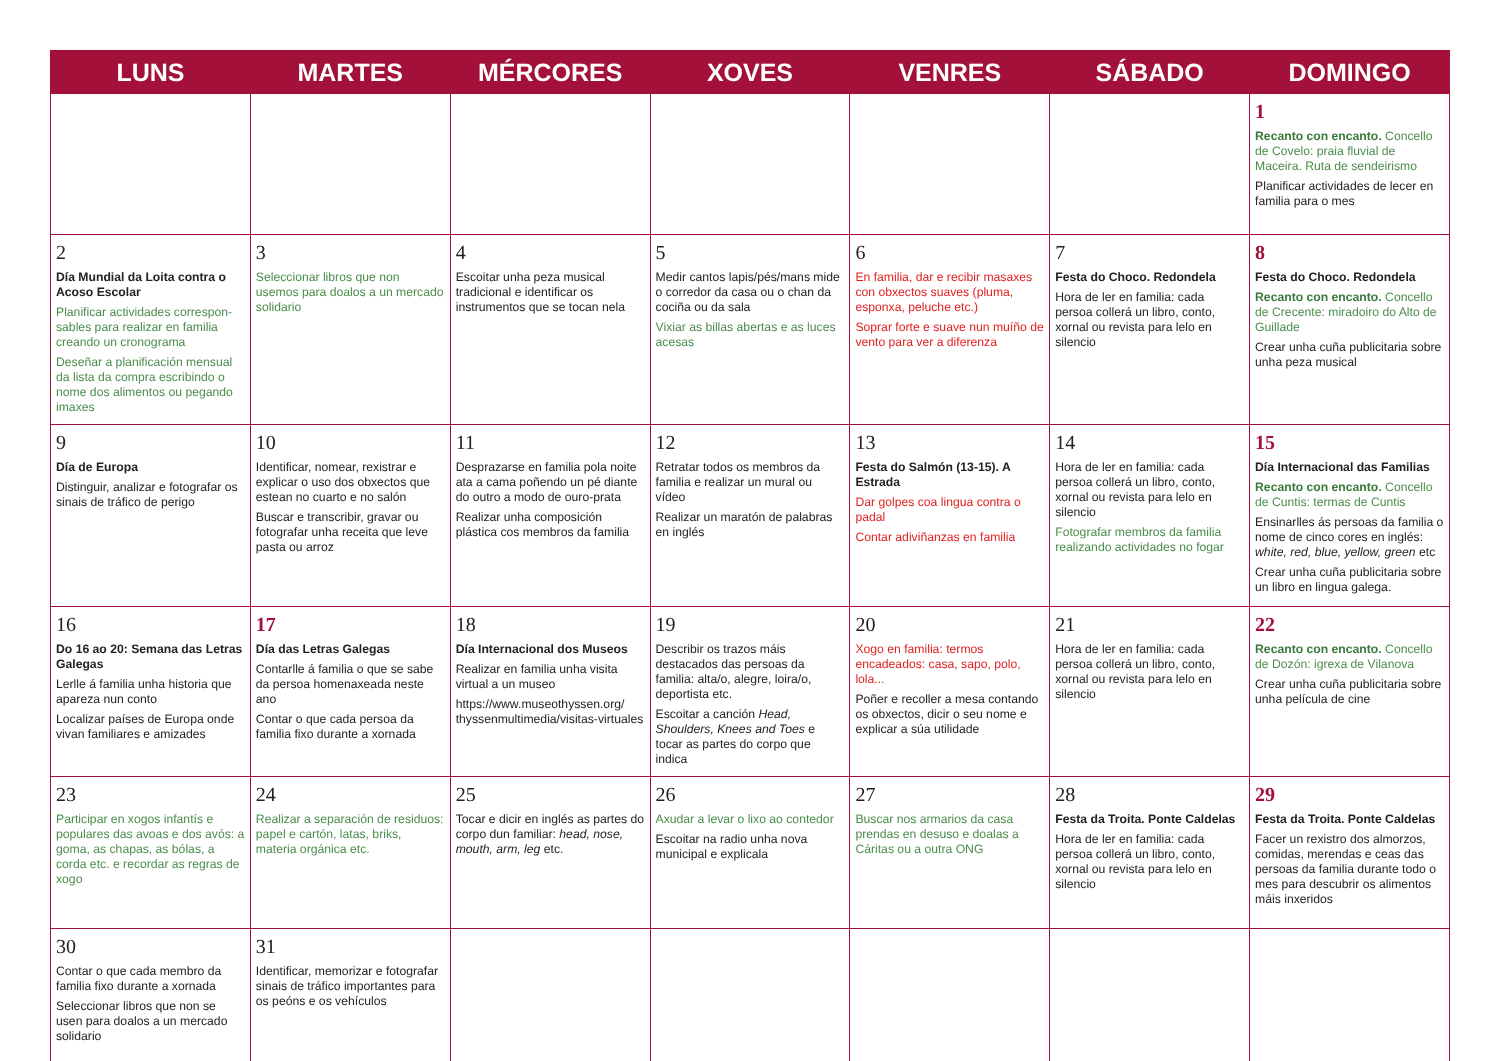| LUNS | MARTES | MÉRCORES | XOVES | VENRES | SÁBADO | DOMINGO |
| --- | --- | --- | --- | --- | --- | --- |
| | | | | | | 1 Recanto con encanto. Concello de Covelo: praia fluvial de Maceira. Ruta de sendeirismo Planificar actividades de lecer en familia para o mes |
| 2 Día Mundial da Loita contra o Acoso Escolar Planificar actividades correspon­sables para realizar en familia creando un cronograma Deseñar a planificación mensual da lista da compra escribindo o nome dos alimentos ou pegando imaxes | 3 Seleccionar libros que non usemos para doalos a un mercado solidario | 4 Escoitar unha peza musical tradicional e identificar os instrumentos que se tocan nela | 5 Medir cantos lapis/pés/mans mide o corredor da casa ou o chan da cociña ou da sala Vixiar as billas abertas e as luces acesas | 6 En familia, dar e recibir masaxes con obxectos suaves (pluma, esponxa, peluche etc.) Soprar forte e suave nun muíño de vento para ver a diferenza | 7 Festa do Choco. Redondela Hora de ler en familia: cada persoa collerá un libro, conto, xornal ou revista para lelo en silencio | 8 Festa do Choco. Redondela Recanto con encanto. Concello de Crecente: miradoiro do Alto de Guillade Crear unha cuña publicitaria sobre unha peza musical |
| 9 Día de Europa Distinguir, analizar e fotografar os sinais de tráfico de perigo | 10 Identificar, nomear, rexistrar e explicar o uso dos obxectos que estean no cuarto e no salón Buscar e transcribir, gravar ou fotografar unha receita que leve pasta ou arroz | 11 Desprazarse en familia pola noite ata a cama poñendo un pé diante do outro a modo de ouro-prata Realizar unha composición plástica cos membros da familia | 12 Retratar todos os membros da familia e realizar un mural ou vídeo Realizar un maratón de palabras en inglés | 13 Festa do Salmón (13-15). A Estrada Dar golpes coa lingua contra o padal Contar adiviñanzas en familia | 14 Hora de ler en familia: cada persoa collerá un libro, conto, xornal ou revista para lelo en silencio Fotografar membros da familia realizando actividades no fogar | 15 Día Internacional das Familias Recanto con encanto. Concello de Cuntis: termas de Cuntis Ensinarlles ás persoas da familia o nome de cinco cores en inglés: white, red, blue, yellow, green etc Crear unha cuña publicitaria sobre un libro en lingua galega. |
| 16 Do 16 ao 20: Semana das Letras Galegas Lerlle á familia unha historia que apareza nun conto Localizar países de Europa onde vivan familiares e amizades | 17 Día das Letras Galegas Contarlle á familia o que se sabe da persoa homenaxeada neste ano Contar o que cada persoa da familia fixo durante a xornada | 18 Día Internacional dos Museos Realizar en familia unha visita virtual a un museo https://www.museothyssen.org/ thyssenmultimedia/visitas-virtuales | 19 Describir os trazos máis destacados das persoas da familia: alta/o, alegre, loira/o, deportista etc. Escoitar a canción Head, Shoulders, Knees and Toes e tocar as partes do corpo que indica | 20 Xogo en familia: termos encadeados: casa, sapo, polo, lola... Poñer e recoller a mesa contando os obxectos, dicir o seu nome e explicar a súa utilidade | 21 Hora de ler en familia: cada persoa collerá un libro, conto, xornal ou revista para lelo en silencio | 22 Recanto con encanto. Concello de Dozón: igrexa de Vilanova Crear unha cuña publicitaria sobre unha película de cine |
| 23 Participar en xogos infantís e populares das avoas e dos avós: a goma, as chapas, as bólas, a corda etc. e recordar as regras de xogo | 24 Realizar a separación de residuos: papel e cartón, latas, briks, materia orgánica etc. | 25 Tocar e dicir en inglés as partes do corpo dun familiar: head, nose, mouth, arm, leg etc. | 26 Axudar a levar o lixo ao contedor Escoitar na radio unha nova municipal e explicala | 27 Buscar nos armarios da casa prendas en desuso e doalas a Cáritas ou a outra ONG | 28 Festa da Troita. Ponte Caldelas Hora de ler en familia: cada persoa collerá un libro, conto, xornal ou revista para lelo en silencio | 29 Festa da Troita. Ponte Caldelas Facer un rexistro dos almorzos, comidas, merendas e ceas das persoas da familia durante todo o mes para descubrir os alimentos máis inxeridos |
| 30 Contar o que cada membro da familia fixo durante a xornada Seleccionar libros que non se usen para doalos a un mercado solidario | 31 Identificar, memorizar e fotografar sinais de tráfico importantes para os peóns e os vehículos | | | | | |